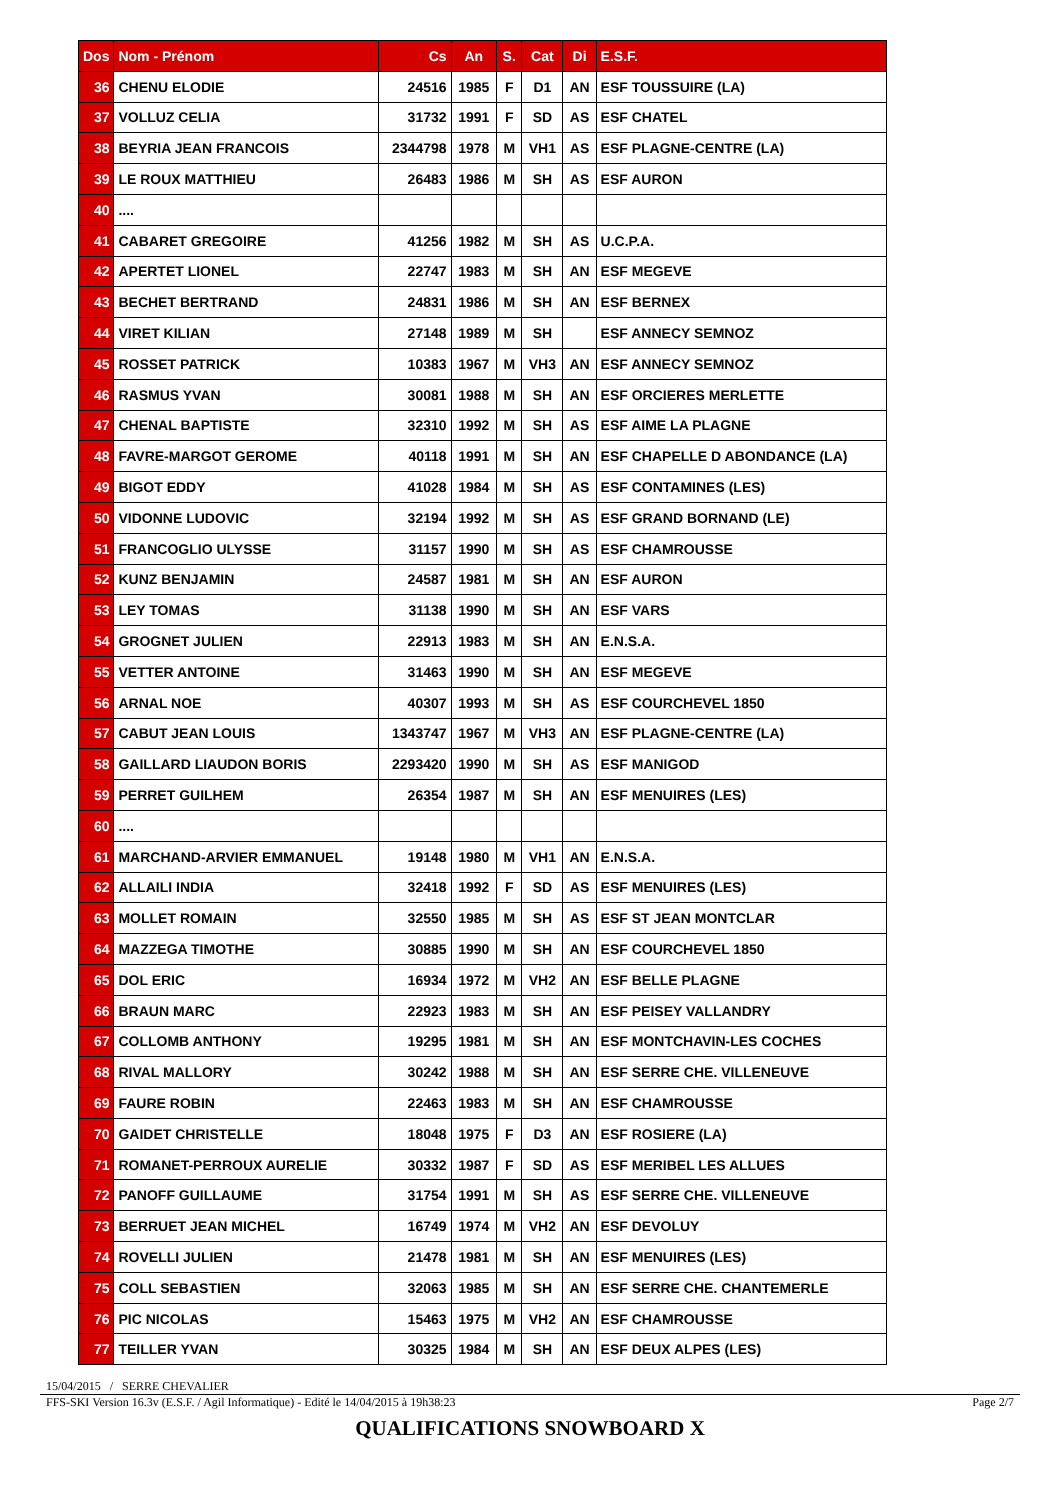| Dos | Nom - Prénom | Cs | An | S. | Cat | Di | E.S.F. |
| --- | --- | --- | --- | --- | --- | --- | --- |
| 36 | CHENU ELODIE | 24516 | 1985 | F | D1 | AN | ESF TOUSSUIRE (LA) |
| 37 | VOLLUZ CELIA | 31732 | 1991 | F | SD | AS | ESF CHATEL |
| 38 | BEYRIA JEAN FRANCOIS | 2344798 | 1978 | M | VH1 | AS | ESF PLAGNE-CENTRE (LA) |
| 39 | LE ROUX MATTHIEU | 26483 | 1986 | M | SH | AS | ESF AURON |
| 40 | .... | | | | | | |
| 41 | CABARET GREGOIRE | 41256 | 1982 | M | SH | AS | U.C.P.A. |
| 42 | APERTET LIONEL | 22747 | 1983 | M | SH | AN | ESF MEGEVE |
| 43 | BECHET BERTRAND | 24831 | 1986 | M | SH | AN | ESF BERNEX |
| 44 | VIRET KILIAN | 27148 | 1989 | M | SH | | ESF ANNECY SEMNOZ |
| 45 | ROSSET PATRICK | 10383 | 1967 | M | VH3 | AN | ESF ANNECY SEMNOZ |
| 46 | RASMUS YVAN | 30081 | 1988 | M | SH | AN | ESF ORCIERES MERLETTE |
| 47 | CHENAL BAPTISTE | 32310 | 1992 | M | SH | AS | ESF AIME LA PLAGNE |
| 48 | FAVRE-MARGOT GEROME | 40118 | 1991 | M | SH | AN | ESF CHAPELLE D ABONDANCE (LA) |
| 49 | BIGOT EDDY | 41028 | 1984 | M | SH | AS | ESF CONTAMINES (LES) |
| 50 | VIDONNE LUDOVIC | 32194 | 1992 | M | SH | AS | ESF GRAND BORNAND (LE) |
| 51 | FRANCOGLIO ULYSSE | 31157 | 1990 | M | SH | AS | ESF CHAMROUSSE |
| 52 | KUNZ BENJAMIN | 24587 | 1981 | M | SH | AN | ESF AURON |
| 53 | LEY TOMAS | 31138 | 1990 | M | SH | AN | ESF VARS |
| 54 | GROGNET JULIEN | 22913 | 1983 | M | SH | AN | E.N.S.A. |
| 55 | VETTER ANTOINE | 31463 | 1990 | M | SH | AN | ESF MEGEVE |
| 56 | ARNAL NOE | 40307 | 1993 | M | SH | AS | ESF COURCHEVEL 1850 |
| 57 | CABUT JEAN LOUIS | 1343747 | 1967 | M | VH3 | AN | ESF PLAGNE-CENTRE (LA) |
| 58 | GAILLARD LIAUDON BORIS | 2293420 | 1990 | M | SH | AS | ESF MANIGOD |
| 59 | PERRET GUILHEM | 26354 | 1987 | M | SH | AN | ESF MENUIRES (LES) |
| 60 | .... | | | | | | |
| 61 | MARCHAND-ARVIER EMMANUEL | 19148 | 1980 | M | VH1 | AN | E.N.S.A. |
| 62 | ALLAILI INDIA | 32418 | 1992 | F | SD | AS | ESF MENUIRES (LES) |
| 63 | MOLLET ROMAIN | 32550 | 1985 | M | SH | AS | ESF ST JEAN MONTCLAR |
| 64 | MAZZEGA TIMOTHE | 30885 | 1990 | M | SH | AN | ESF COURCHEVEL 1850 |
| 65 | DOL ERIC | 16934 | 1972 | M | VH2 | AN | ESF BELLE PLAGNE |
| 66 | BRAUN MARC | 22923 | 1983 | M | SH | AN | ESF PEISEY VALLANDRY |
| 67 | COLLOMB ANTHONY | 19295 | 1981 | M | SH | AN | ESF MONTCHAVIN-LES COCHES |
| 68 | RIVAL MALLORY | 30242 | 1988 | M | SH | AN | ESF SERRE CHE. VILLENEUVE |
| 69 | FAURE ROBIN | 22463 | 1983 | M | SH | AN | ESF CHAMROUSSE |
| 70 | GAIDET CHRISTELLE | 18048 | 1975 | F | D3 | AN | ESF ROSIERE (LA) |
| 71 | ROMANET-PERROUX AURELIE | 30332 | 1987 | F | SD | AS | ESF MERIBEL LES ALLUES |
| 72 | PANOFF GUILLAUME | 31754 | 1991 | M | SH | AS | ESF SERRE CHE. VILLENEUVE |
| 73 | BERRUET JEAN MICHEL | 16749 | 1974 | M | VH2 | AN | ESF DEVOLUY |
| 74 | ROVELLI JULIEN | 21478 | 1981 | M | SH | AN | ESF MENUIRES (LES) |
| 75 | COLL SEBASTIEN | 32063 | 1985 | M | SH | AN | ESF SERRE CHE. CHANTEMERLE |
| 76 | PIC NICOLAS | 15463 | 1975 | M | VH2 | AN | ESF CHAMROUSSE |
| 77 | TEILLER YVAN | 30325 | 1984 | M | SH | AN | ESF DEUX ALPES (LES) |
15/04/2015 / SERRE CHEVALIER
FFS-SKI Version 16.3v (E.S.F. / Agil Informatique) - Edité le 14/04/2015 à 19h38:23 Page 2/7
QUALIFICATIONS SNOWBOARD X